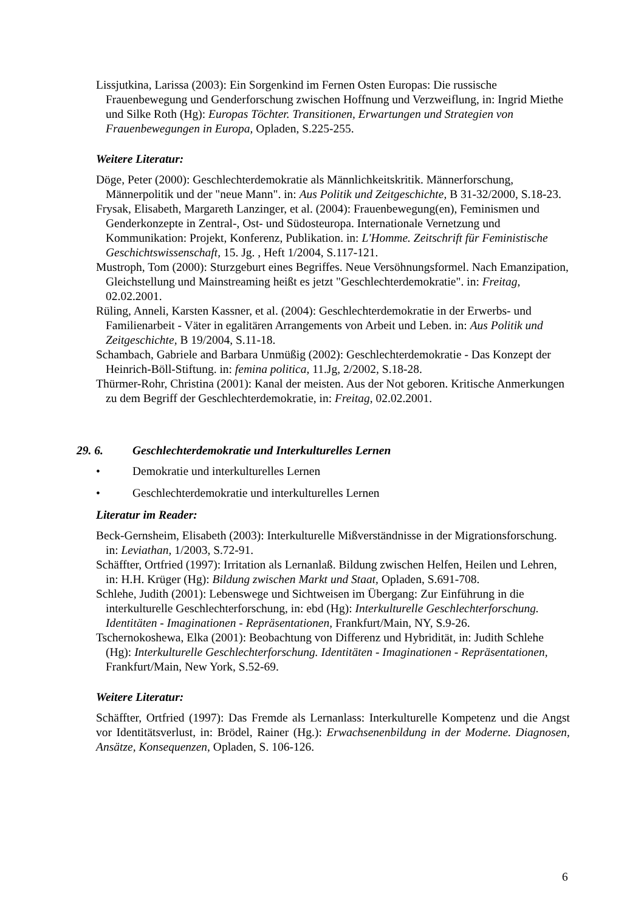Lissjutkina, Larissa (2003): Ein Sorgenkind im Fernen Osten Europas: Die russische Frauenbewegung und Genderforschung zwischen Hoffnung und Verzweiflung, in: Ingrid Miethe und Silke Roth (Hg): Europas Töchter. Transitionen, Erwartungen und Strategien von Frauenbewegungen in Europa, Opladen, S.225-255.
Weitere Literatur:
Döge, Peter (2000): Geschlechterdemokratie als Männlichkeitskritik. Männerforschung, Männerpolitik und der "neue Mann". in: Aus Politik und Zeitgeschichte, B 31-32/2000, S.18-23.
Frysak, Elisabeth, Margareth Lanzinger, et al. (2004): Frauenbewegung(en), Feminismen und Genderkonzepte in Zentral-, Ost- und Südosteuropa. Internationale Vernetzung und Kommunikation: Projekt, Konferenz, Publikation. in: L'Homme. Zeitschrift für Feministische Geschichtswissenschaft, 15. Jg. , Heft 1/2004, S.117-121.
Mustroph, Tom (2000): Sturzgeburt eines Begriffes. Neue Versöhnungsformel. Nach Emanzipation, Gleichstellung und Mainstreaming heißt es jetzt "Geschlechterdemokratie". in: Freitag, 02.02.2001.
Rüling, Anneli, Karsten Kassner, et al. (2004): Geschlechterdemokratie in der Erwerbs- und Familienarbeit - Väter in egalitären Arrangements von Arbeit und Leben. in: Aus Politik und Zeitgeschichte, B 19/2004, S.11-18.
Schambach, Gabriele and Barbara Unmüßig (2002): Geschlechterdemokratie - Das Konzept der Heinrich-Böll-Stiftung. in: femina politica, 11.Jg, 2/2002, S.18-28.
Thürmer-Rohr, Christina (2001): Kanal der meisten. Aus der Not geboren. Kritische Anmerkungen zu dem Begriff der Geschlechterdemokratie, in: Freitag, 02.02.2001.
29. 6. Geschlechterdemokratie und Interkulturelles Lernen
• Demokratie und interkulturelles Lernen
• Geschlechterdemokratie und interkulturelles Lernen
Literatur im Reader:
Beck-Gernsheim, Elisabeth (2003): Interkulturelle Mißverständnisse in der Migrationsforschung. in: Leviathan, 1/2003, S.72-91.
Schäffter, Ortfried (1997): Irritation als Lernanlaß. Bildung zwischen Helfen, Heilen und Lehren, in: H.H. Krüger (Hg): Bildung zwischen Markt und Staat, Opladen, S.691-708.
Schlehe, Judith (2001): Lebenswege und Sichtweisen im Übergang: Zur Einführung in die interkulturelle Geschlechterforschung, in: ebd (Hg): Interkulturelle Geschlechterforschung. Identitäten - Imaginationen - Repräsentationen, Frankfurt/Main, NY, S.9-26.
Tschernokoshewa, Elka (2001): Beobachtung von Differenz und Hybridität, in: Judith Schlehe (Hg): Interkulturelle Geschlechterforschung. Identitäten - Imaginationen - Repräsentationen, Frankfurt/Main, New York, S.52-69.
Weitere Literatur:
Schäffter, Ortfried (1997): Das Fremde als Lernanlass: Interkulturelle Kompetenz und die Angst vor Identitätsverlust, in: Brödel, Rainer (Hg.): Erwachsenenbildung in der Moderne. Diagnosen, Ansätze, Konsequenzen, Opladen, S. 106-126.
6